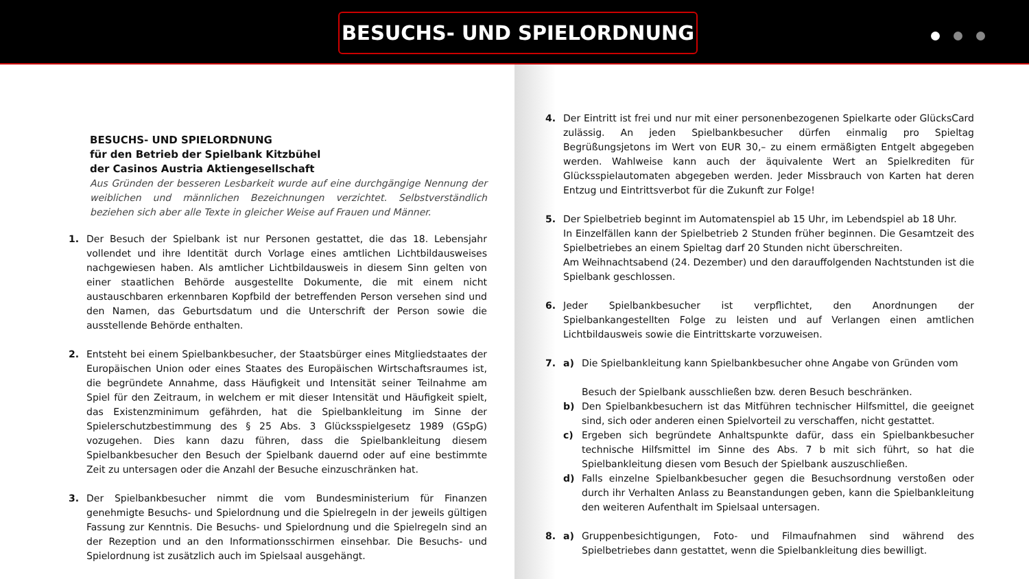BESUCHS- UND SPIELORDNUNG
BESUCHS- UND SPIELORDNUNG
für den Betrieb der Spielbank Kitzbühel
der Casinos Austria Aktiengesellschaft
Aus Gründen der besseren Lesbarkeit wurde auf eine durchgängige Nennung der weiblichen und männlichen Bezeichnungen verzichtet. Selbstverständlich beziehen sich aber alle Texte in gleicher Weise auf Frauen und Männer.
1. Der Besuch der Spielbank ist nur Personen gestattet, die das 18. Lebensjahr vollendet und ihre Identität durch Vorlage eines amtlichen Lichtbildausweises nachgewiesen haben. Als amtlicher Lichtbildausweis in diesem Sinn gelten von einer staatlichen Behörde ausgestellte Dokumente, die mit einem nicht austauschbaren erkennbaren Kopfbild der betreffenden Person versehen sind und den Namen, das Geburtsdatum und die Unterschrift der Person sowie die ausstellende Behörde enthalten.
2. Entsteht bei einem Spielbankbesucher, der Staatsbürger eines Mitgliedstaates der Europäischen Union oder eines Staates des Europäischen Wirtschaftsraumes ist, die begründete Annahme, dass Häufigkeit und Intensität seiner Teilnahme am Spiel für den Zeitraum, in welchem er mit dieser Intensität und Häufigkeit spielt, das Existenzminimum gefährden, hat die Spielbankleitung im Sinne der Spielerschutzbestimmung des § 25 Abs. 3 Glücksspielgesetz 1989 (GSpG) vozugehen. Dies kann dazu führen, dass die Spielbankleitung diesem Spielbankbesucher den Besuch der Spielbank dauernd oder auf eine bestimmte Zeit zu untersagen oder die Anzahl der Besuche einzuschränken hat.
3. Der Spielbankbesucher nimmt die vom Bundesministerium für Finanzen genehmigte Besuchs- und Spielordnung und die Spielregeln in der jeweils gültigen Fassung zur Kenntnis. Die Besuchs- und Spielordnung und die Spielregeln sind an der Rezeption und an den Informationsschirmen einsehbar. Die Besuchs- und Spielordnung ist zusätzlich auch im Spielsaal ausgehängt.
4. Der Eintritt ist frei und nur mit einer personenbezogenen Spielkarte oder GlücksCard zulässig. An jeden Spielbankbesucher dürfen einmalig pro Spieltag Begrüßungsjetons im Wert von EUR 30,– zu einem ermäßigten Entgelt abgegeben werden. Wahlweise kann auch der äquivalente Wert an Spielkrediten für Glücksspielautomaten abgegeben werden. Jeder Missbrauch von Karten hat deren Entzug und Eintrittsverbot für die Zukunft zur Folge!
5. Der Spielbetrieb beginnt im Automatenspiel ab 15 Uhr, im Lebendspiel ab 18 Uhr.
In Einzelfällen kann der Spielbetrieb 2 Stunden früher beginnen. Die Gesamtzeit des Spielbetriebes an einem Spieltag darf 20 Stunden nicht überschreiten.
Am Weihnachtsabend (24. Dezember) und den darauffolgenden Nachtstunden ist die Spielbank geschlossen.
6. Jeder Spielbankbesucher ist verpflichtet, den Anordnungen der Spielbankangestellten Folge zu leisten und auf Verlangen einen amtlichen Lichtbildausweis sowie die Eintrittskarte vorzuweisen.
7. a) Die Spielbankleitung kann Spielbankbesucher ohne Angabe von Gründen vom
Besuch der Spielbank ausschließen bzw. deren Besuch beschränken.
b) Den Spielbankbesuchern ist das Mitführen technischer Hilfsmittel, die geeignet sind, sich oder anderen einen Spielvorteil zu verschaffen, nicht gestattet.
c) Ergeben sich begründete Anhaltspunkte dafür, dass ein Spielbankbesucher technische Hilfsmittel im Sinne des Abs. 7 b mit sich führt, so hat die Spielbankleitung diesen vom Besuch der Spielbank auszuschließen.
d) Falls einzelne Spielbankbesucher gegen die Besuchsordnung verstoßen oder durch ihr Verhalten Anlass zu Beanstandungen geben, kann die Spielbankleitung den weiteren Aufenthalt im Spielsaal untersagen.
8. a) Gruppenbesichtigungen, Foto- und Filmaufnahmen sind während des Spielbetriebes dann gestattet, wenn die Spielbankleitung dies bewilligt.